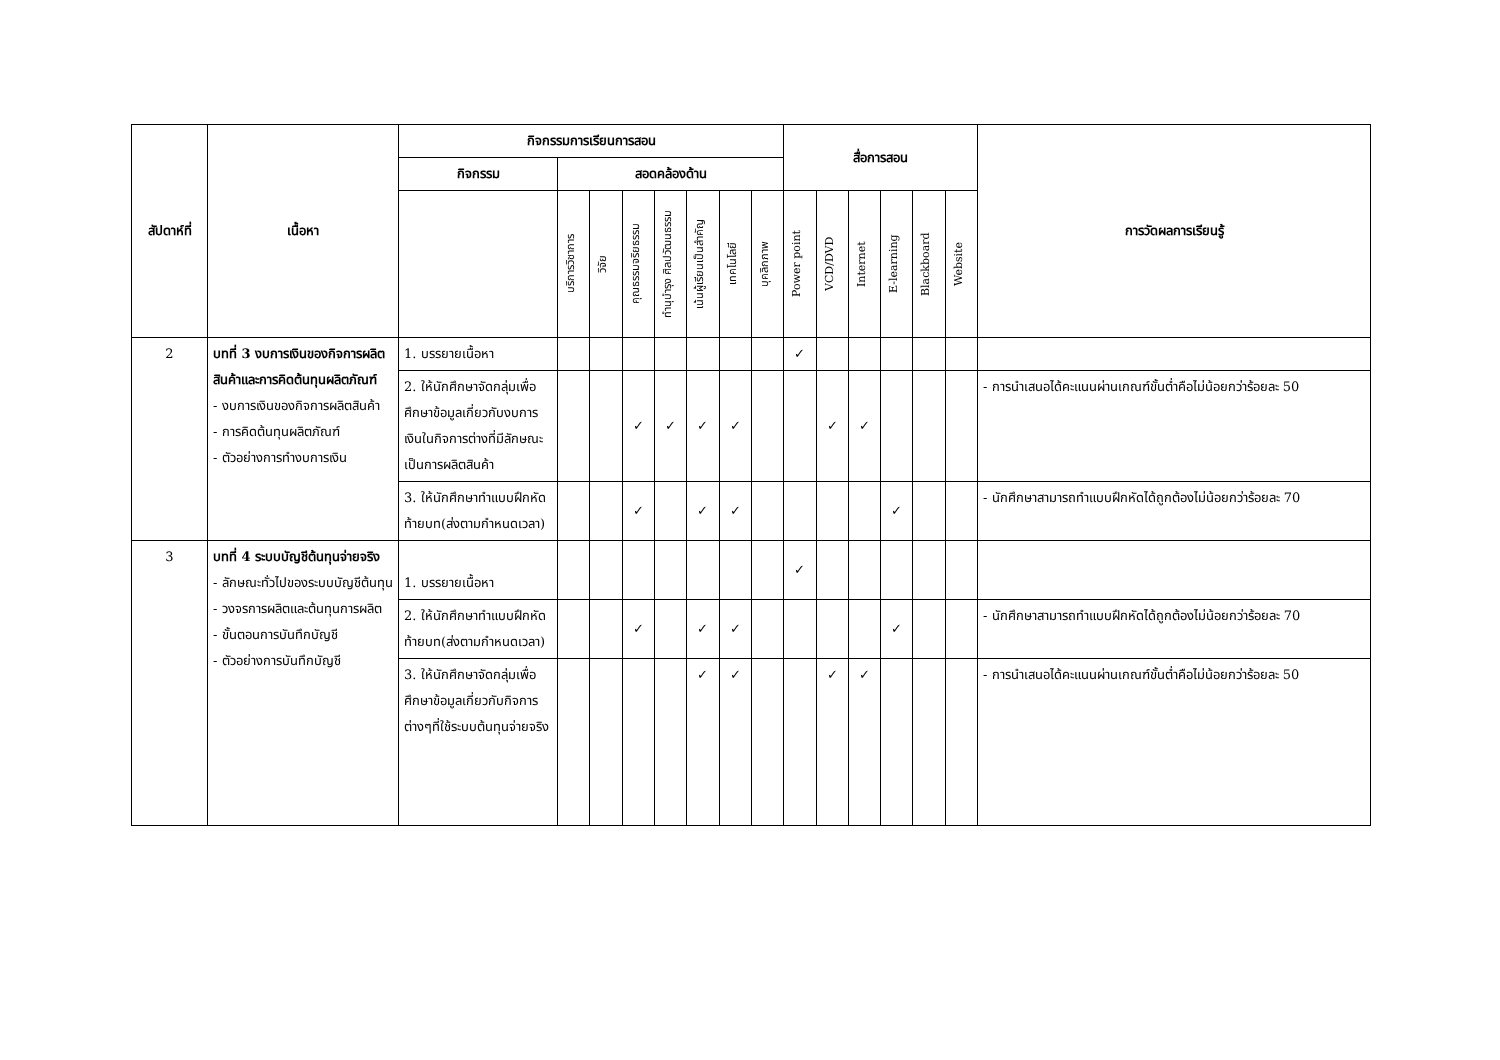| สัปดาห์ที่ | เนื้อหา | กิจกรรมการเรียนการสอน | | | | | | | | สื่อการสอน | | | | | | การวัดผลการเรียนรู้ |
| --- | --- | --- | --- | --- | --- | --- | --- | --- | --- | --- | --- | --- | --- | --- | --- | --- |
| | | กิจกรรม | สอดคล้องด้าน | | | | | | | | | | | | | |
| | | | บริการวิชาการ | วิจัย | คุณธรรมจริยธรรม | ทำนุบำรุง ศิลปวัฒนธรรม | เน้นผู้เรียนเป็นสำคัญ | เทคโนโลยี | บุคลิกภาพ | Power point | VCD/DVD | Internet | E-learning | Blackboard | Website | |
| 2 | บทที่ 3 งบการเงินของกิจการผลิตสินค้าและการคิดต้นทุนผลิตภัณฑ์ - งบการเงินของกิจการผลิตสินค้า - การคิดต้นทุนผลิตภัณฑ์ - ตัวอย่างการทำงบการเงิน | 1. บรรยายเนื้อหา | | | | | | | | ✓ | | | | | | |
| | | 2. ให้นักศึกษาจัดกลุ่มเพื่อศึกษาข้อมูลเกี่ยวกับงบการเงินในกิจการต่างที่มีลักษณะเป็นการผลิตสินค้า | | | ✓ | ✓ | ✓ | ✓ | | | ✓ | ✓ | | | | - การนำเสนอได้คะแนนผ่านเกณฑ์ขั้นต่ำคือไม่น้อยกว่าร้อยละ 50 |
| | | 3. ให้นักศึกษาทำแบบฝึกหัดท้ายบท(ส่งตามกำหนดเวลา) | | | ✓ | | ✓ | ✓ | | | | | ✓ | | | - นักศึกษาสามารถทำแบบฝึกหัดได้ถูกต้องไม่น้อยกว่าร้อยละ 70 |
| 3 | บทที่ 4 ระบบบัญชีต้นทุนจ่ายจริง - ลักษณะทั่วไปของระบบบัญชีต้นทุน - วงจรการผลิตและต้นทุนการผลิต - ขั้นตอนการบันทึกบัญชี - ตัวอย่างการบันทึกบัญชี | 1. บรรยายเนื้อหา | | | | | | | | ✓ | | | | | | |
| | | 2. ให้นักศึกษาทำแบบฝึกหัดท้ายบท(ส่งตามกำหนดเวลา) | | | ✓ | | ✓ | ✓ | | | | | ✓ | | | - นักศึกษาสามารถทำแบบฝึกหัดได้ถูกต้องไม่น้อยกว่าร้อยละ 70 |
| | | 3. ให้นักศึกษาจัดกลุ่มเพื่อศึกษาข้อมูลเกี่ยวกับกิจการต่างๆที่ใช้ระบบต้นทุนจ่ายจริง | | | | | ✓ | ✓ | | | ✓ | ✓ | | | | - การนำเสนอได้คะแนนผ่านเกณฑ์ขั้นต่ำคือไม่น้อยกว่าร้อยละ 50 |